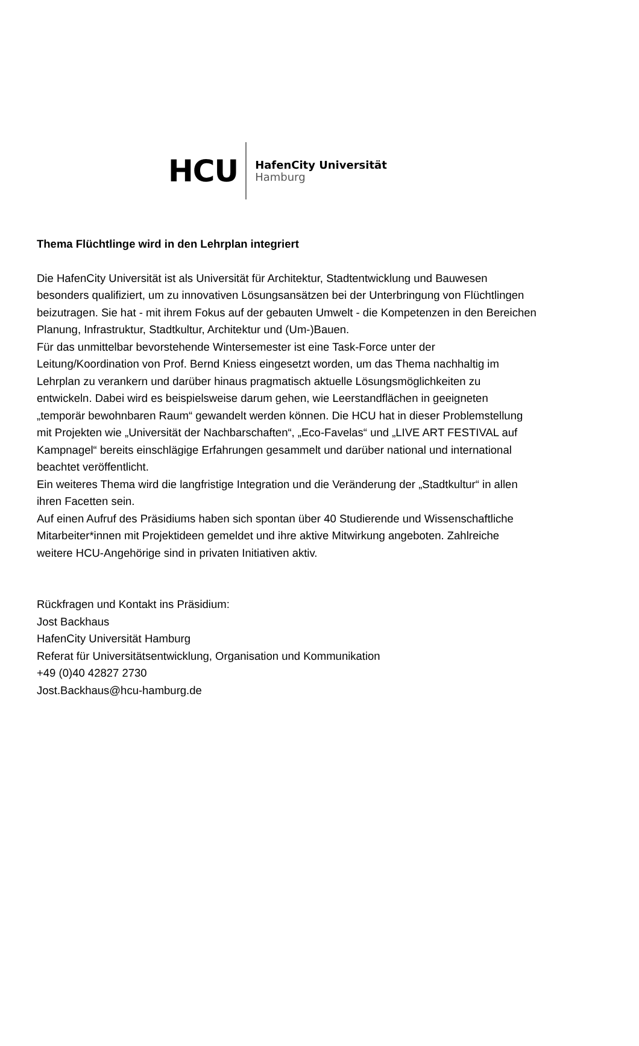HCU
HafenCity Universität
Hamburg
Thema Flüchtlinge wird in den Lehrplan integriert
Die HafenCity Universität ist als Universität für Architektur, Stadtentwicklung und Bauwesen besonders qualifiziert, um zu innovativen Lösungsansätzen bei der Unterbringung von Flüchtlingen beizutragen. Sie hat - mit ihrem Fokus auf der gebauten Umwelt - die Kompetenzen in den Bereichen Planung, Infrastruktur, Stadtkultur, Architektur und (Um-)Bauen.
Für das unmittelbar bevorstehende Wintersemester ist eine Task-Force unter der Leitung/Koordination von Prof. Bernd Kniess eingesetzt worden, um das Thema nachhaltig im Lehrplan zu verankern und darüber hinaus pragmatisch aktuelle Lösungsmöglichkeiten zu entwickeln. Dabei wird es beispielsweise darum gehen, wie Leerstandflächen in geeigneten „temporär bewohnbaren Raum“ gewandelt werden können. Die HCU hat in dieser Problemstellung mit Projekten wie „Universität der Nachbarschaften“, „Eco-Favelas“ und „LIVE ART FESTIVAL auf Kampnagel“ bereits einschlägige Erfahrungen gesammelt und darüber national und international beachtet veröffentlicht.
Ein weiteres Thema wird die langfristige Integration und die Veränderung der „Stadtkultur“ in allen ihren Facetten sein.
Auf einen Aufruf des Präsidiums haben sich spontan über 40 Studierende und Wissenschaftliche Mitarbeiter*innen mit Projektideen gemeldet und ihre aktive Mitwirkung angeboten. Zahlreiche weitere HCU-Angehörige sind in privaten Initiativen aktiv.
Rückfragen und Kontakt ins Präsidium:
Jost Backhaus
HafenCity Universität Hamburg
Referat für Universitätsentwicklung, Organisation und Kommunikation
+49 (0)40 42827 2730
Jost.Backhaus@hcu-hamburg.de